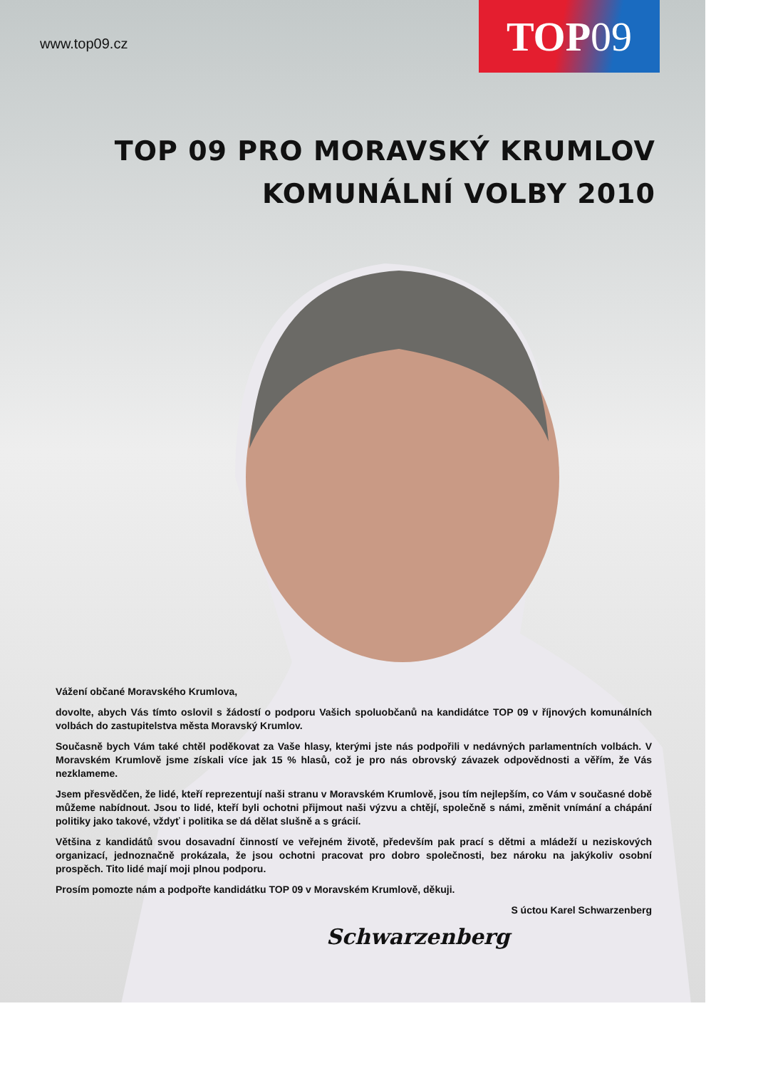www.top09.cz
TOP 09
TOP 09 PRO MORAVSKÝ KRUMLOV
KOMUNÁLNÍ VOLBY 2010
Vážení občané Moravského Krumlova,
dovolte, abych Vás tímto oslovil s žádostí o podporu Vašich spoluobčanů na kandidátce TOP 09 v říjnových komunálních volbách do zastupitelstva města Moravský Krumlov.
Současně bych Vám také chtěl poděkovat za Vaše hlasy, kterými jste nás podpořili v nedávných parlamentních volbách. V Moravském Krumlově jsme získali více jak 15 % hlasů, což je pro nás obrovský závazek odpovědnosti a věřím, že Vás nezklameme.
Jsem přesvědčen, že lidé, kteří reprezentují naši stranu v Moravském Krumlově, jsou tím nejlepším, co Vám v současné době můžeme nabídnout. Jsou to lidé, kteří byli ochotni přijmout naši výzvu a chtějí, společně s námi, změnit vnímání a chápání politiky jako takové, vždyť i politika se dá dělat slušně a s grácií.
Většina z kandidátů svou dosavadní činností ve veřejném životě, především pak prací s dětmi a mládeží u neziskových organizací, jednoznačně prokázala, že jsou ochotni pracovat pro dobro společnosti, bez nároku na jakýkoliv osobní prospěch. Tito lidé mají moji plnou podporu.
Prosím pomozte nám a podpořte kandidátku TOP 09 v Moravském Krumlově, děkuji.
S úctou Karel Schwarzenberg
Schwarzenberg